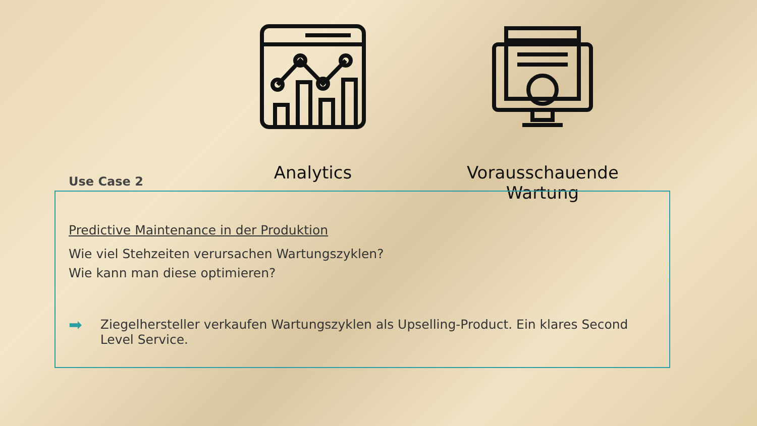Analytics Vorausschauende Wartung
Use Case 2
Predictive Maintenance in der Produktion
Wie viel Stehzeiten verursachen Wartungszyklen?
Wie kann man diese optimieren?
➡ Ziegelhersteller verkaufen Wartungszyklen als Upselling-Product. Ein klares Second Level Service.